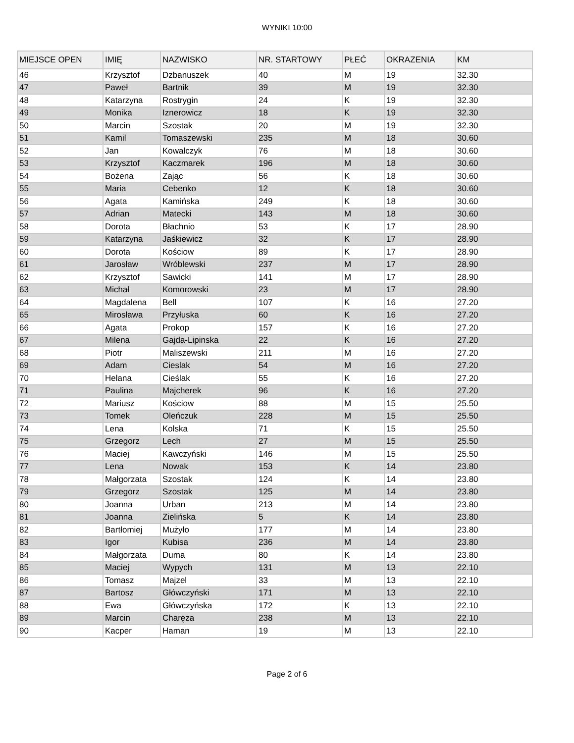WYNIKI 10:00
| MIEJSCE OPEN | IMIĘ | NAZWISKO | NR. STARTOWY | PŁEĆ | OKRAZENIA | KM |
| --- | --- | --- | --- | --- | --- | --- |
| 46 | Krzysztof | Dzbanuszek | 40 | M | 19 | 32.30 |
| 47 | Paweł | Bartnik | 39 | M | 19 | 32.30 |
| 48 | Katarzyna | Rostrygin | 24 | K | 19 | 32.30 |
| 49 | Monika | Iznerowicz | 18 | K | 19 | 32.30 |
| 50 | Marcin | Szostak | 20 | M | 19 | 32.30 |
| 51 | Kamil | Tomaszewski | 235 | M | 18 | 30.60 |
| 52 | Jan | Kowalczyk | 76 | M | 18 | 30.60 |
| 53 | Krzysztof | Kaczmarek | 196 | M | 18 | 30.60 |
| 54 | Bożena | Zając | 56 | K | 18 | 30.60 |
| 55 | Maria | Cebenko | 12 | K | 18 | 30.60 |
| 56 | Agata | Kamińska | 249 | K | 18 | 30.60 |
| 57 | Adrian | Matecki | 143 | M | 18 | 30.60 |
| 58 | Dorota | Błachnio | 53 | K | 17 | 28.90 |
| 59 | Katarzyna | Jaśkiewicz | 32 | K | 17 | 28.90 |
| 60 | Dorota | Kościow | 89 | K | 17 | 28.90 |
| 61 | Jarosław | Wróblewski | 237 | M | 17 | 28.90 |
| 62 | Krzysztof | Sawicki | 141 | M | 17 | 28.90 |
| 63 | Michał | Komorowski | 23 | M | 17 | 28.90 |
| 64 | Magdalena | Bell | 107 | K | 16 | 27.20 |
| 65 | Mirosława | Przyłuska | 60 | K | 16 | 27.20 |
| 66 | Agata | Prokop | 157 | K | 16 | 27.20 |
| 67 | Milena | Gajda-Lipinska | 22 | K | 16 | 27.20 |
| 68 | Piotr | Maliszewski | 211 | M | 16 | 27.20 |
| 69 | Adam | Cieslak | 54 | M | 16 | 27.20 |
| 70 | Helana | Cieślak | 55 | K | 16 | 27.20 |
| 71 | Paulina | Majcherek | 96 | K | 16 | 27.20 |
| 72 | Mariusz | Kościow | 88 | M | 15 | 25.50 |
| 73 | Tomek | Oleńczuk | 228 | M | 15 | 25.50 |
| 74 | Lena | Kolska | 71 | K | 15 | 25.50 |
| 75 | Grzegorz | Lech | 27 | M | 15 | 25.50 |
| 76 | Maciej | Kawczyński | 146 | M | 15 | 25.50 |
| 77 | Lena | Nowak | 153 | K | 14 | 23.80 |
| 78 | Małgorzata | Szostak | 124 | K | 14 | 23.80 |
| 79 | Grzegorz | Szostak | 125 | M | 14 | 23.80 |
| 80 | Joanna | Urban | 213 | M | 14 | 23.80 |
| 81 | Joanna | Zielińska | 5 | K | 14 | 23.80 |
| 82 | Bartłomiej | Mużyło | 177 | M | 14 | 23.80 |
| 83 | Igor | Kubisa | 236 | M | 14 | 23.80 |
| 84 | Małgorzata | Duma | 80 | K | 14 | 23.80 |
| 85 | Maciej | Wypych | 131 | M | 13 | 22.10 |
| 86 | Tomasz | Majzel | 33 | M | 13 | 22.10 |
| 87 | Bartosz | Główczyński | 171 | M | 13 | 22.10 |
| 88 | Ewa | Główczyńska | 172 | K | 13 | 22.10 |
| 89 | Marcin | Charęza | 238 | M | 13 | 22.10 |
| 90 | Kacper | Haman | 19 | M | 13 | 22.10 |
Page 2 of 6